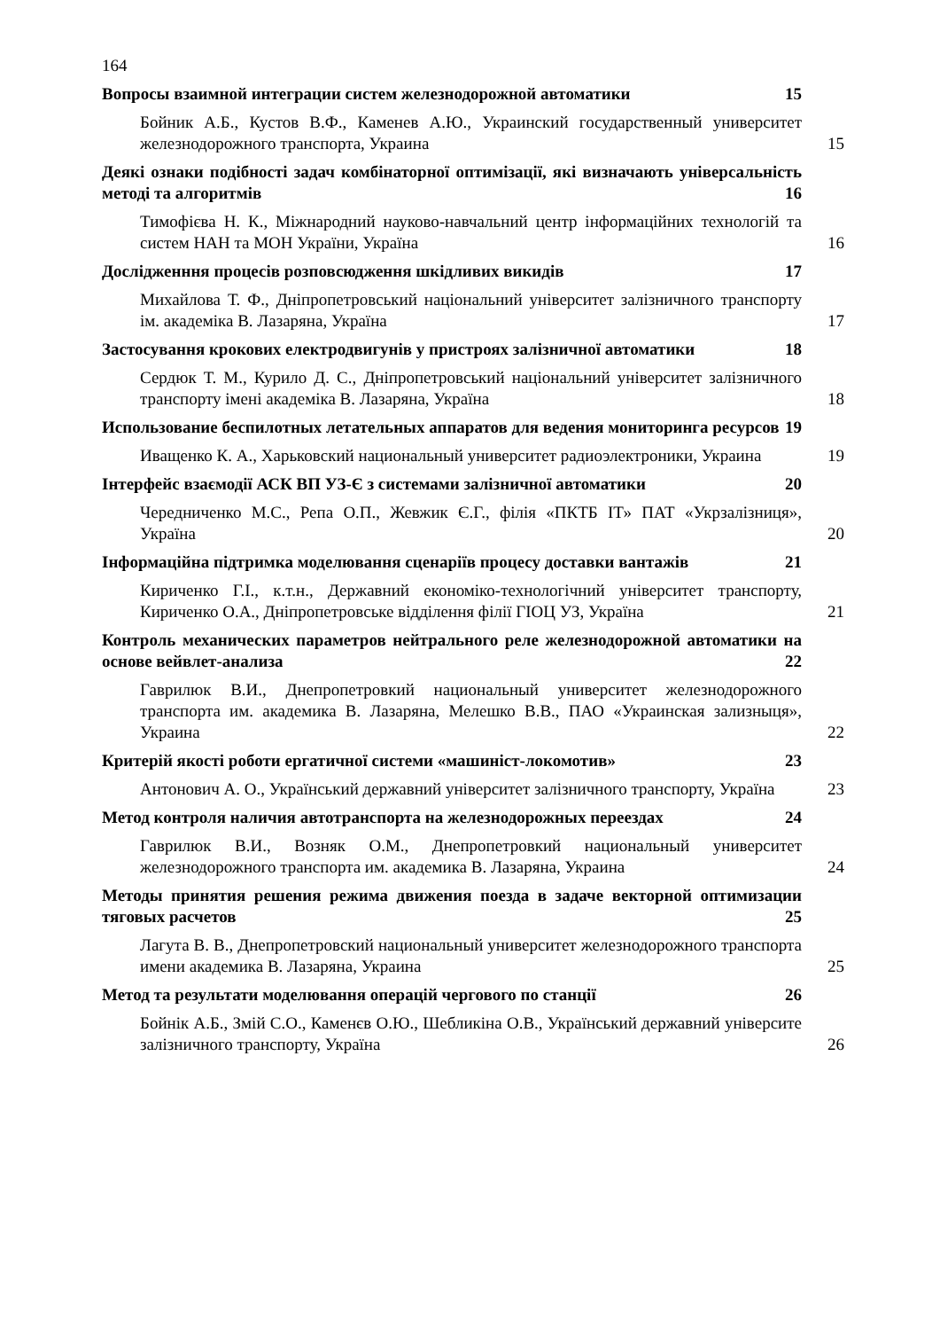164
Вопросы взаимной интеграции систем железнодорожной автоматики 15
Бойник А.Б., Кустов В.Ф., Каменев А.Ю., Украинский государственный университет железнодорожного транспорта, Украина
15
Деякі ознаки подібності задач комбінаторної оптимізації, які визначають універсальність методі та алгоритмів 16
Тимофієва Н. К., Міжнародний науково-навчальний центр інформаційних технологій та систем НАН та МОН України, Україна
16
Дослідженння процесів розповсюдження шкідливих викидів 17
Михайлова Т. Ф., Дніпропетровський національний університет залізничного транспорту ім. академіка В. Лазаряна, Україна
17
Застосування крокових електродвигунів у пристроях залізничної автоматики 18
Сердюк Т. М., Курило Д. С., Дніпропетровський національний університет залізничного транспорту імені академіка В. Лазаряна, Україна
18
Использование беспилотных летательных аппаратов для ведения мониторинга ресурсов 19
Иващенко К. А., Харьковский национальный университет радиоэлектроники, Украина
19
Інтерфейс взаємодії АСК ВП УЗ-Є з системами залізничної автоматики 20
Чередниченко М.С., Репа О.П., Жевжик Є.Г., філія «ПКТБ ІТ» ПАТ «Укрзалізниця», Україна
20
Інформаційна підтримка моделювання сценаріїв процесу доставки вантажів 21
Кириченко Г.І., к.т.н., Державний економіко-технологічний університет транспорту, Кириченко О.А., Дніпропетровське відділення філії ГІОЦ УЗ, Україна
21
Контроль механических параметров нейтрального реле железнодорожной автоматики на основе вейвлет-анализа 22
Гаврилюк В.И., Днепропетровкий национальный университет железнодорожного транспорта им. академика В. Лазаряна, Мелешко В.В., ПАО «Украинская зализныця», Украина
22
Критерій якості роботи ергатичної системи «машиніст-локомотив» 23
Антонович А. О., Український державний університет залізничного транспорту, Україна
23
Метод контроля наличия автотранспорта на железнодорожных переездах 24
Гаврилюк В.И., Возняк О.М., Днепропетровкий национальный университет железнодорожного транспорта им. академика В. Лазаряна, Украина
24
Методы принятия решения режима движения поезда в задаче векторной оптимизации тяговых расчетов 25
Лагута В. В., Днепропетровский национальный университет железнодорожного транспорта имени академика В. Лазаряна, Украина
25
Метод та результати моделювання операцій чергового по станції 26
Бойнік А.Б., Змій С.О., Каменєв О.Ю., Шебликіна О.В., Український державний університе залізничного транспорту, Україна
26